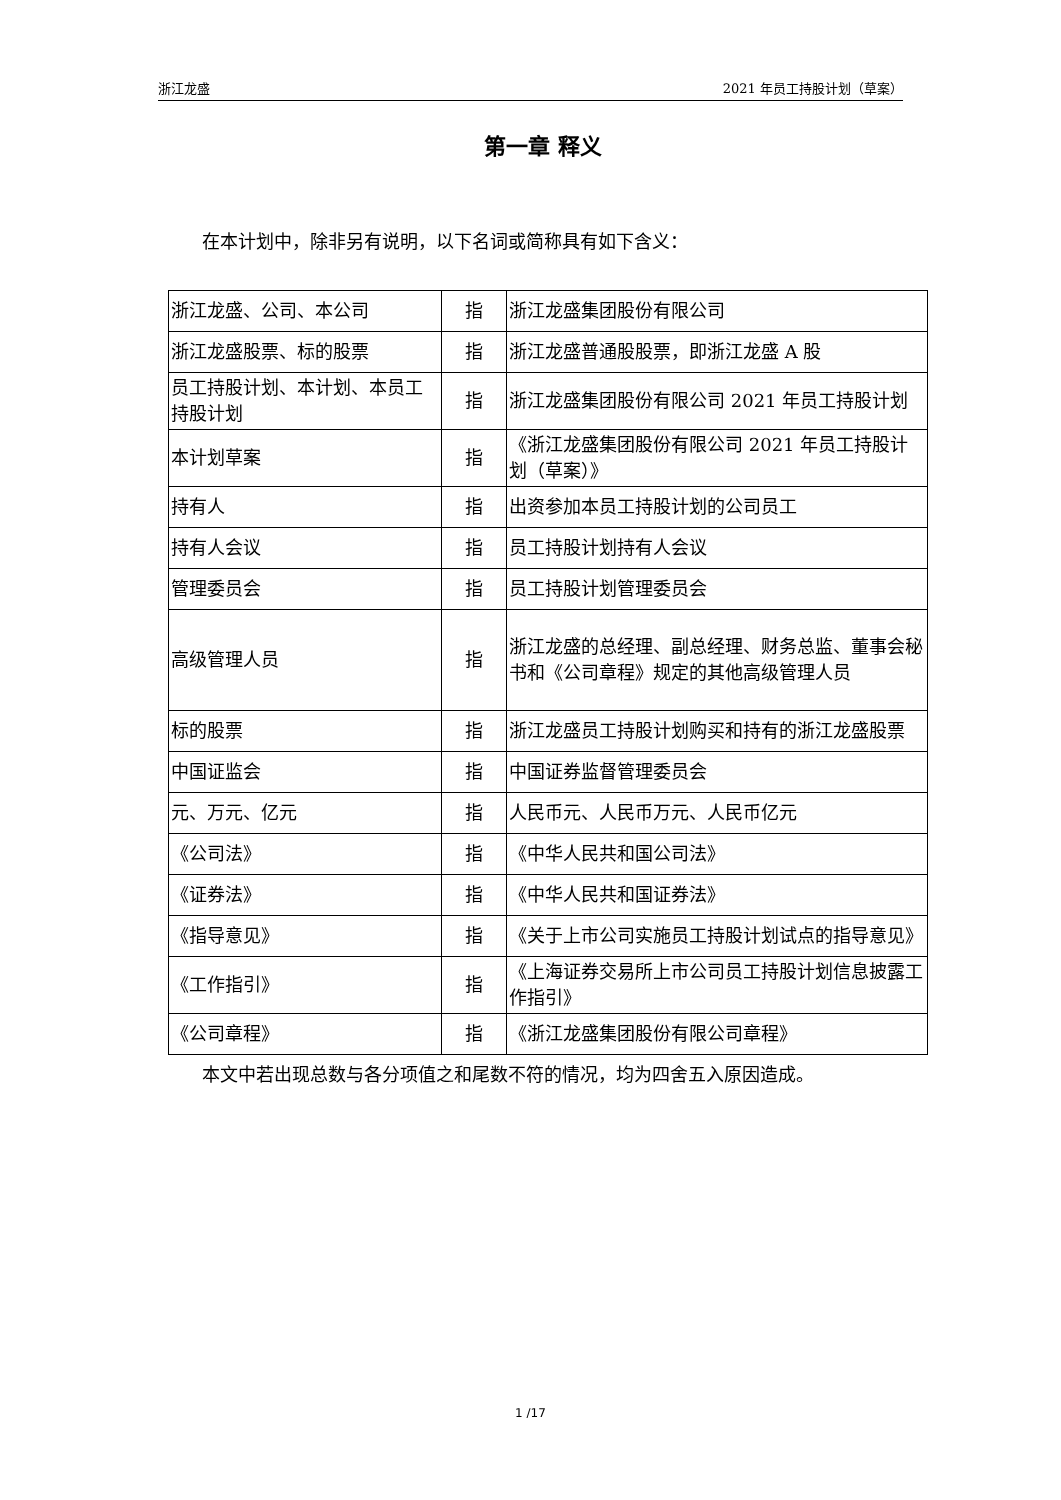浙江龙盛 2021 年员工持股计划（草案）
第一章 释义
在本计划中，除非另有说明，以下名词或简称具有如下含义：
| 浙江龙盛、公司、本公司 | 指 | 浙江龙盛集团股份有限公司 |
| 浙江龙盛股票、标的股票 | 指 | 浙江龙盛普通股股票，即浙江龙盛 A 股 |
| 员工持股计划、本计划、本员工持股计划 | 指 | 浙江龙盛集团股份有限公司 2021 年员工持股计划 |
| 本计划草案 | 指 | 《浙江龙盛集团股份有限公司 2021 年员工持股计划（草案）》 |
| 持有人 | 指 | 出资参加本员工持股计划的公司员工 |
| 持有人会议 | 指 | 员工持股计划持有人会议 |
| 管理委员会 | 指 | 员工持股计划管理委员会 |
| 高级管理人员 | 指 | 浙江龙盛的总经理、副总经理、财务总监、董事会秘书和《公司章程》规定的其他高级管理人员 |
| 标的股票 | 指 | 浙江龙盛员工持股计划购买和持有的浙江龙盛股票 |
| 中国证监会 | 指 | 中国证券监督管理委员会 |
| 元、万元、亿元 | 指 | 人民币元、人民币万元、人民币亿元 |
| 《公司法》 | 指 | 《中华人民共和国公司法》 |
| 《证券法》 | 指 | 《中华人民共和国证券法》 |
| 《指导意见》 | 指 | 《关于上市公司实施员工持股计划试点的指导意见》 |
| 《工作指引》 | 指 | 《上海证券交易所上市公司员工持股计划信息披露工作指引》 |
| 《公司章程》 | 指 | 《浙江龙盛集团股份有限公司章程》 |
本文中若出现总数与各分项值之和尾数不符的情况，均为四舍五入原因造成。
1 /17